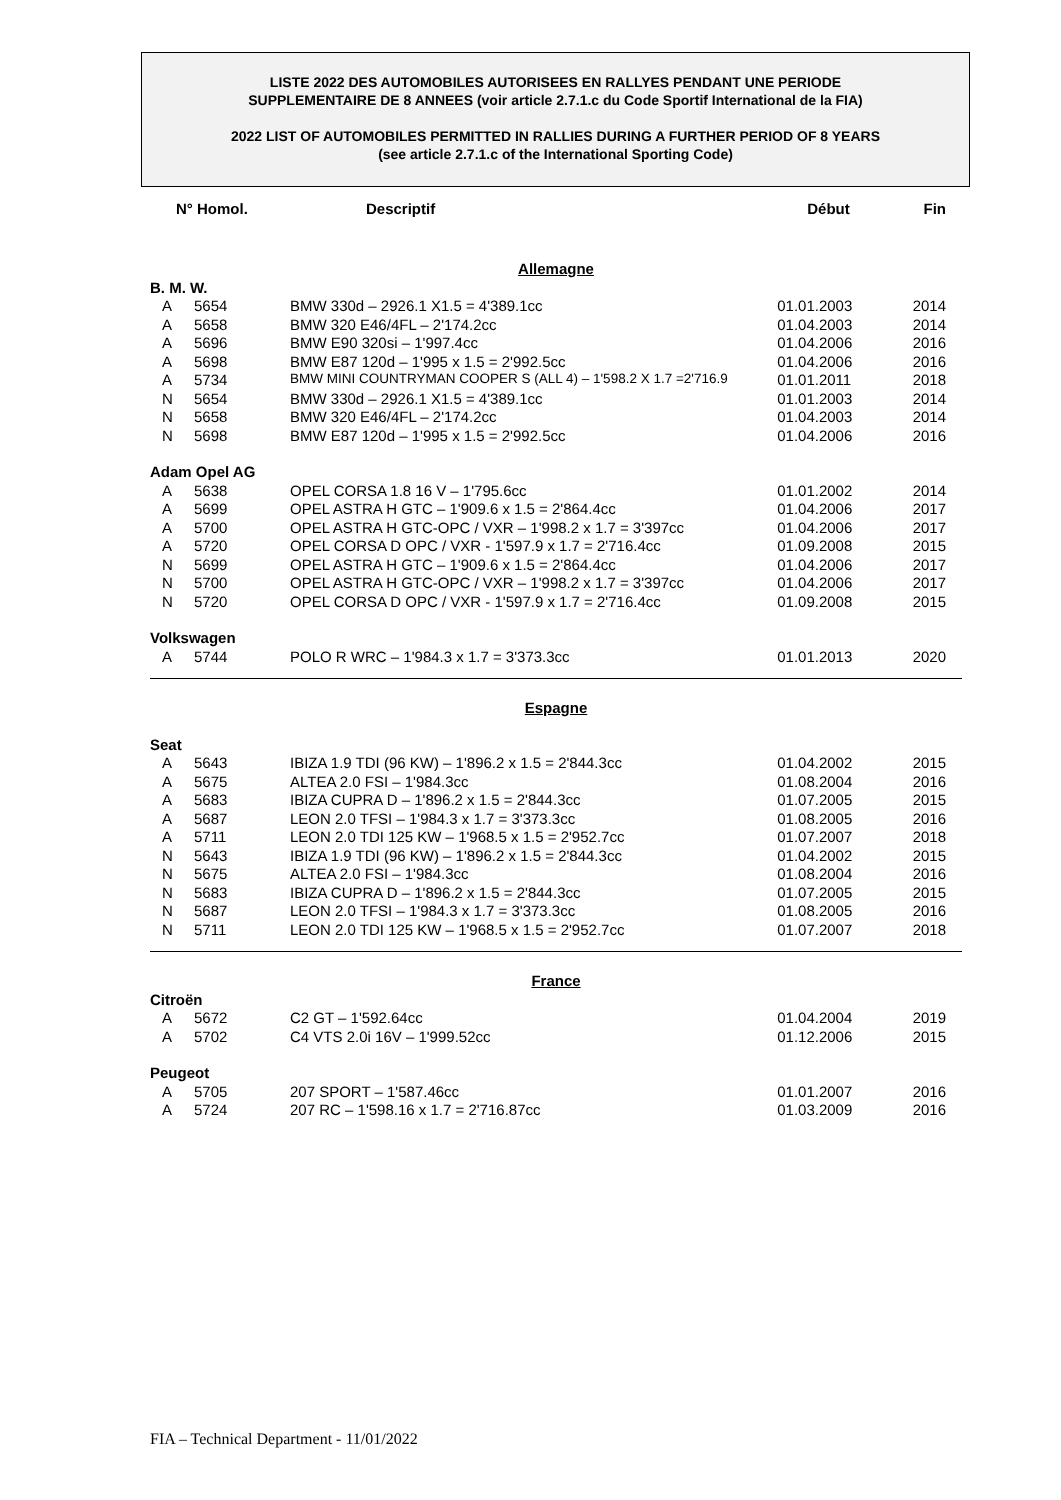LISTE 2022 DES AUTOMOBILES AUTORISEES EN RALLYES PENDANT UNE PERIODE
SUPPLEMENTAIRE DE 8 ANNEES (voir article 2.7.1.c du Code Sportif International de la FIA)
2022 LIST OF AUTOMOBILES PERMITTED IN RALLIES DURING A FURTHER PERIOD OF 8 YEARS
(see article 2.7.1.c of the International Sporting Code)
| N° Homol. | | Descriptif | Début | Fin |
| --- | --- | --- | --- | --- |
| Allemagne | | | | |
| B. M. W. | | | | |
| A | 5654 | BMW 330d – 2926.1 X1.5 = 4'389.1cc | 01.01.2003 | 2014 |
| A | 5658 | BMW 320 E46/4FL – 2'174.2cc | 01.04.2003 | 2014 |
| A | 5696 | BMW E90 320si – 1'997.4cc | 01.04.2006 | 2016 |
| A | 5698 | BMW E87 120d – 1'995 x 1.5 = 2'992.5cc | 01.04.2006 | 2016 |
| A | 5734 | BMW MINI COUNTRYMAN COOPER S (ALL 4) – 1'598.2 X 1.7 =2'716.9 | 01.01.2011 | 2018 |
| N | 5654 | BMW 330d – 2926.1 X1.5 = 4'389.1cc | 01.01.2003 | 2014 |
| N | 5658 | BMW 320 E46/4FL – 2'174.2cc | 01.04.2003 | 2014 |
| N | 5698 | BMW E87 120d – 1'995 x 1.5 = 2'992.5cc | 01.04.2006 | 2016 |
| Adam Opel AG | | | | |
| A | 5638 | OPEL CORSA 1.8 16 V – 1'795.6cc | 01.01.2002 | 2014 |
| A | 5699 | OPEL ASTRA H GTC – 1'909.6 x 1.5 = 2'864.4cc | 01.04.2006 | 2017 |
| A | 5700 | OPEL ASTRA H GTC-OPC / VXR – 1'998.2 x 1.7 = 3'397cc | 01.04.2006 | 2017 |
| A | 5720 | OPEL CORSA D OPC / VXR - 1'597.9 x 1.7 = 2'716.4cc | 01.09.2008 | 2015 |
| N | 5699 | OPEL ASTRA H GTC – 1'909.6 x 1.5 = 2'864.4cc | 01.04.2006 | 2017 |
| N | 5700 | OPEL ASTRA H GTC-OPC / VXR – 1'998.2 x 1.7 = 3'397cc | 01.04.2006 | 2017 |
| N | 5720 | OPEL CORSA D OPC / VXR - 1'597.9 x 1.7 = 2'716.4cc | 01.09.2008 | 2015 |
| Volkswagen | | | | |
| A | 5744 | POLO R WRC – 1'984.3 x 1.7 = 3'373.3cc | 01.01.2013 | 2020 |
| Espagne | | | | |
| Seat | | | | |
| A | 5643 | IBIZA 1.9 TDI (96 KW) – 1'896.2 x 1.5 = 2'844.3cc | 01.04.2002 | 2015 |
| A | 5675 | ALTEA 2.0 FSI – 1'984.3cc | 01.08.2004 | 2016 |
| A | 5683 | IBIZA CUPRA D – 1'896.2 x 1.5 = 2'844.3cc | 01.07.2005 | 2015 |
| A | 5687 | LEON 2.0 TFSI – 1'984.3 x 1.7 = 3'373.3cc | 01.08.2005 | 2016 |
| A | 5711 | LEON 2.0 TDI 125 KW – 1'968.5 x 1.5 = 2'952.7cc | 01.07.2007 | 2018 |
| N | 5643 | IBIZA 1.9 TDI (96 KW) – 1'896.2 x 1.5 = 2'844.3cc | 01.04.2002 | 2015 |
| N | 5675 | ALTEA 2.0 FSI – 1'984.3cc | 01.08.2004 | 2016 |
| N | 5683 | IBIZA CUPRA D – 1'896.2 x 1.5 = 2'844.3cc | 01.07.2005 | 2015 |
| N | 5687 | LEON 2.0 TFSI – 1'984.3 x 1.7 = 3'373.3cc | 01.08.2005 | 2016 |
| N | 5711 | LEON 2.0 TDI 125 KW – 1'968.5 x 1.5 = 2'952.7cc | 01.07.2007 | 2018 |
| France | | | | |
| Citroën | | | | |
| A | 5672 | C2 GT – 1'592.64cc | 01.04.2004 | 2019 |
| A | 5702 | C4 VTS 2.0i 16V – 1'999.52cc | 01.12.2006 | 2015 |
| Peugeot | | | | |
| A | 5705 | 207 SPORT – 1'587.46cc | 01.01.2007 | 2016 |
| A | 5724 | 207 RC – 1'598.16 x 1.7 = 2'716.87cc | 01.03.2009 | 2016 |
FIA – Technical Department - 11/01/2022